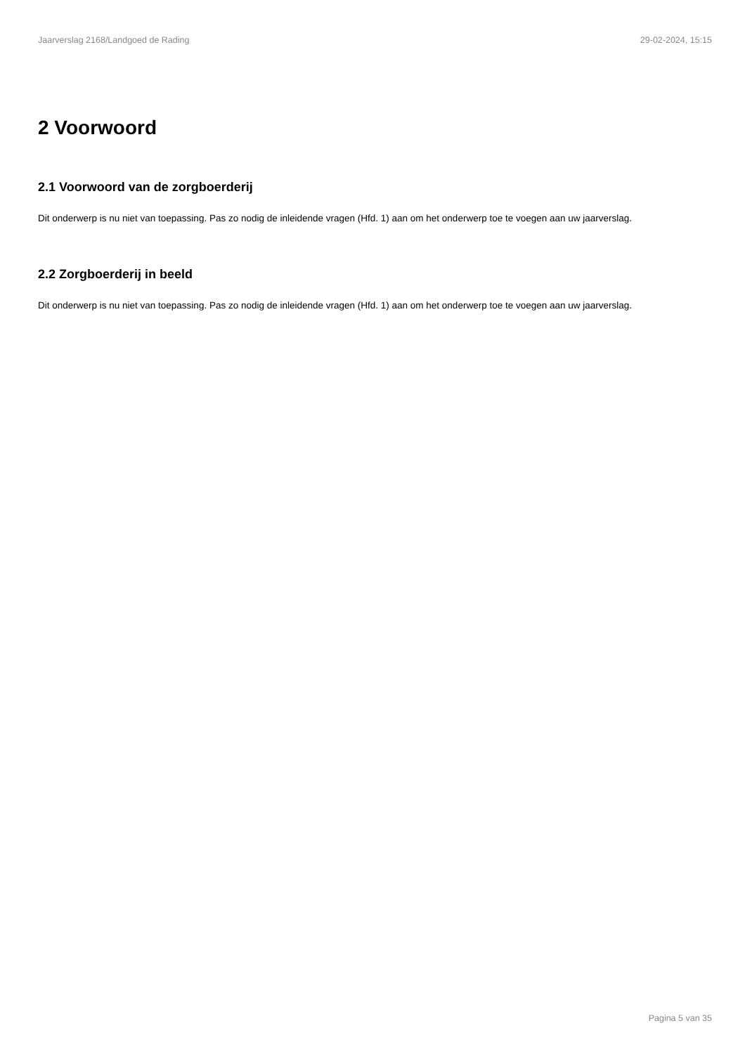Jaarverslag 2168/Landgoed de Rading 29-02-2024, 15:15
2 Voorwoord
2.1 Voorwoord van de zorgboerderij
Dit onderwerp is nu niet van toepassing. Pas zo nodig de inleidende vragen (Hfd. 1) aan om het onderwerp toe te voegen aan uw jaarverslag.
2.2 Zorgboerderij in beeld
Dit onderwerp is nu niet van toepassing. Pas zo nodig de inleidende vragen (Hfd. 1) aan om het onderwerp toe te voegen aan uw jaarverslag.
Pagina 5 van 35